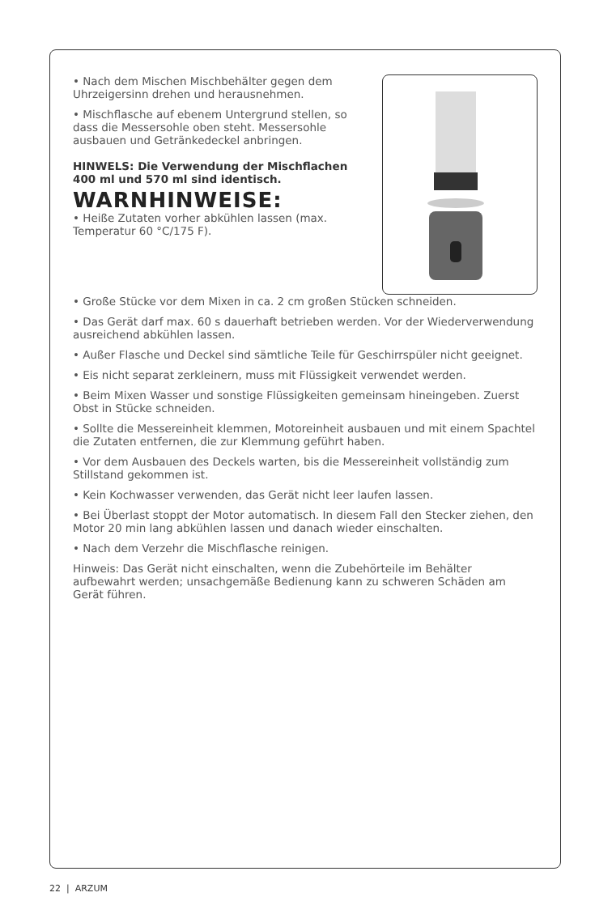• Nach dem Mischen Mischbehälter gegen dem Uhrzeigersinn drehen und herausnehmen.
• Mischflasche auf ebenem Untergrund stellen, so dass die Messersohle oben steht. Messersohle ausbauen und Getränkedeckel anbringen.
HINWELS: Die Verwendung der Mischflachen 400 ml und 570 ml sind identisch.
WARNHINWEISE:
• Heiße Zutaten vorher abkühlen lassen (max. Temperatur 60 °C/175 F).
• Große Stücke vor dem Mixen in ca. 2 cm großen Stücken schneiden.
• Das Gerät darf max. 60 s dauerhaft betrieben werden. Vor der Wiederverwendung ausreichend abkühlen lassen.
• Außer Flasche und Deckel sind sämtliche Teile für Geschirrspüler nicht geeignet.
• Eis nicht separat zerkleinern, muss mit Flüssigkeit verwendet werden.
• Beim Mixen Wasser und sonstige Flüssigkeiten gemeinsam hineingeben. Zuerst Obst in Stücke schneiden.
• Sollte die Messereinheit klemmen, Motoreinheit ausbauen und mit einem Spachtel die Zutaten entfernen, die zur Klemmung geführt haben.
• Vor dem Ausbauen des Deckels warten, bis die Messereinheit vollständig zum Stillstand gekommen ist.
• Kein Kochwasser verwenden, das Gerät nicht leer laufen lassen.
• Bei Überlast stoppt der Motor automatisch. In diesem Fall den Stecker ziehen, den Motor 20 min lang abkühlen lassen und danach wieder einschalten.
• Nach dem Verzehr die Mischflasche reinigen.
Hinweis: Das Gerät nicht einschalten, wenn die Zubehörteile im Behälter aufbewahrt werden; unsachgemäße Bedienung kann zu schweren Schäden am Gerät führen.
22 | ARZUM